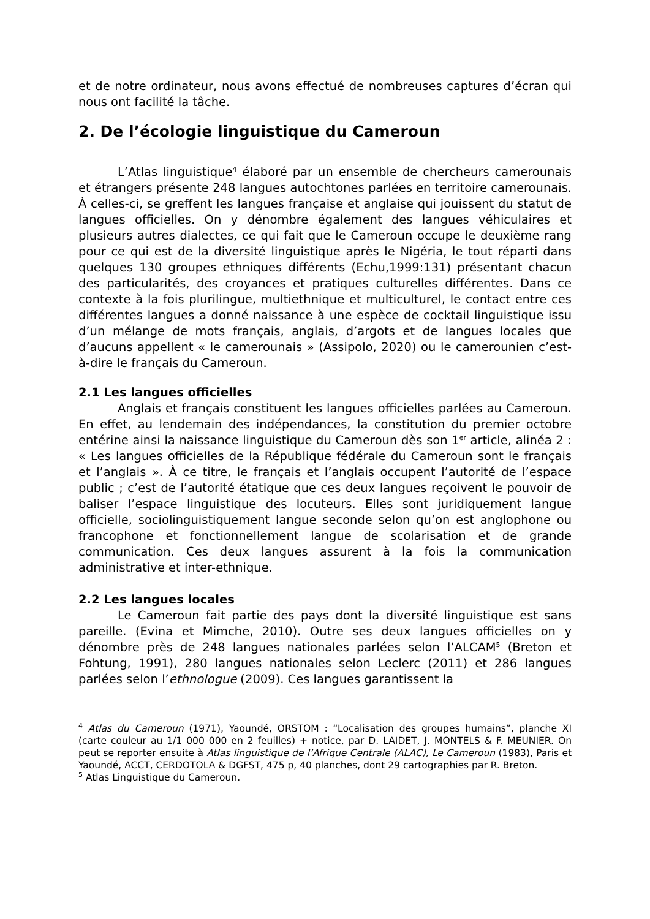et de notre ordinateur, nous avons effectué de nombreuses captures d’écran qui nous ont facilité la tâche.
2. De l’écologie linguistique du Cameroun
L’Atlas linguistique<sup>4</sup> élaboré par un ensemble de chercheurs camerounais et étrangers présente 248 langues autochtones parlées en territoire camerounais. À celles-ci, se greffent les langues française et anglaise qui jouissent du statut de langues officielles. On y dénombre également des langues véhiculaires et plusieurs autres dialectes, ce qui fait que le Cameroun occupe le deuxième rang pour ce qui est de la diversité linguistique après le Nigéria, le tout réparti dans quelques 130 groupes ethniques différents (Echu,1999:131) présentant chacun des particularités, des croyances et pratiques culturelles différentes. Dans ce contexte à la fois plurilingue, multiethnique et multiculturel, le contact entre ces différentes langues a donné naissance à une espèce de cocktail linguistique issu d’un mélange de mots français, anglais, d’argots et de langues locales que d’aucuns appellent « le camerounais » (Assipolo, 2020) ou le camerounien c’est-à-dire le français du Cameroun.
2.1 Les langues officielles
Anglais et français constituent les langues officielles parlées au Cameroun. En effet, au lendemain des indépendances, la constitution du premier octobre entérine ainsi la naissance linguistique du Cameroun dès son 1<sup>er</sup> article, alinéa 2 : « Les langues officielles de la République fédérale du Cameroun sont le français et l’anglais ». À ce titre, le français et l’anglais occupent l’autorité de l’espace public ; c’est de l’autorité étatique que ces deux langues reçoivent le pouvoir de baliser l’espace linguistique des locuteurs. Elles sont juridiquement langue officielle, sociolinguistiquement langue seconde selon qu’on est anglophone ou francophone et fonctionnellement langue de scolarisation et de grande communication. Ces deux langues assurent à la fois la communication administrative et inter-ethnique.
2.2 Les langues locales
Le Cameroun fait partie des pays dont la diversité linguistique est sans pareille. (Evina et Mimche, 2010). Outre ses deux langues officielles on y dénombre près de 248 langues nationales parlées selon l’ALCAM<sup>5</sup> (Breton et Fohtung, 1991), 280 langues nationales selon Leclerc (2011) et 286 langues parlées selon l’ethnologue (2009). Ces langues garantissent la
<sup>4</sup> Atlas du Cameroun (1971), Yaoundé, ORSTOM : “Localisation des groupes humains”, planche XI (carte couleur au 1/1 000 000 en 2 feuilles) + notice, par D. LAIDET, J. MONTELS & F. MEUNIER. On peut se reporter ensuite à Atlas linguistique de l’Afrique Centrale (ALAC), Le Cameroun (1983), Paris et Yaoundé, ACCT, CERDOTOLA & DGFST, 475 p, 40 planches, dont 29 cartographies par R. Breton.
<sup>5</sup> Atlas Linguistique du Cameroun.